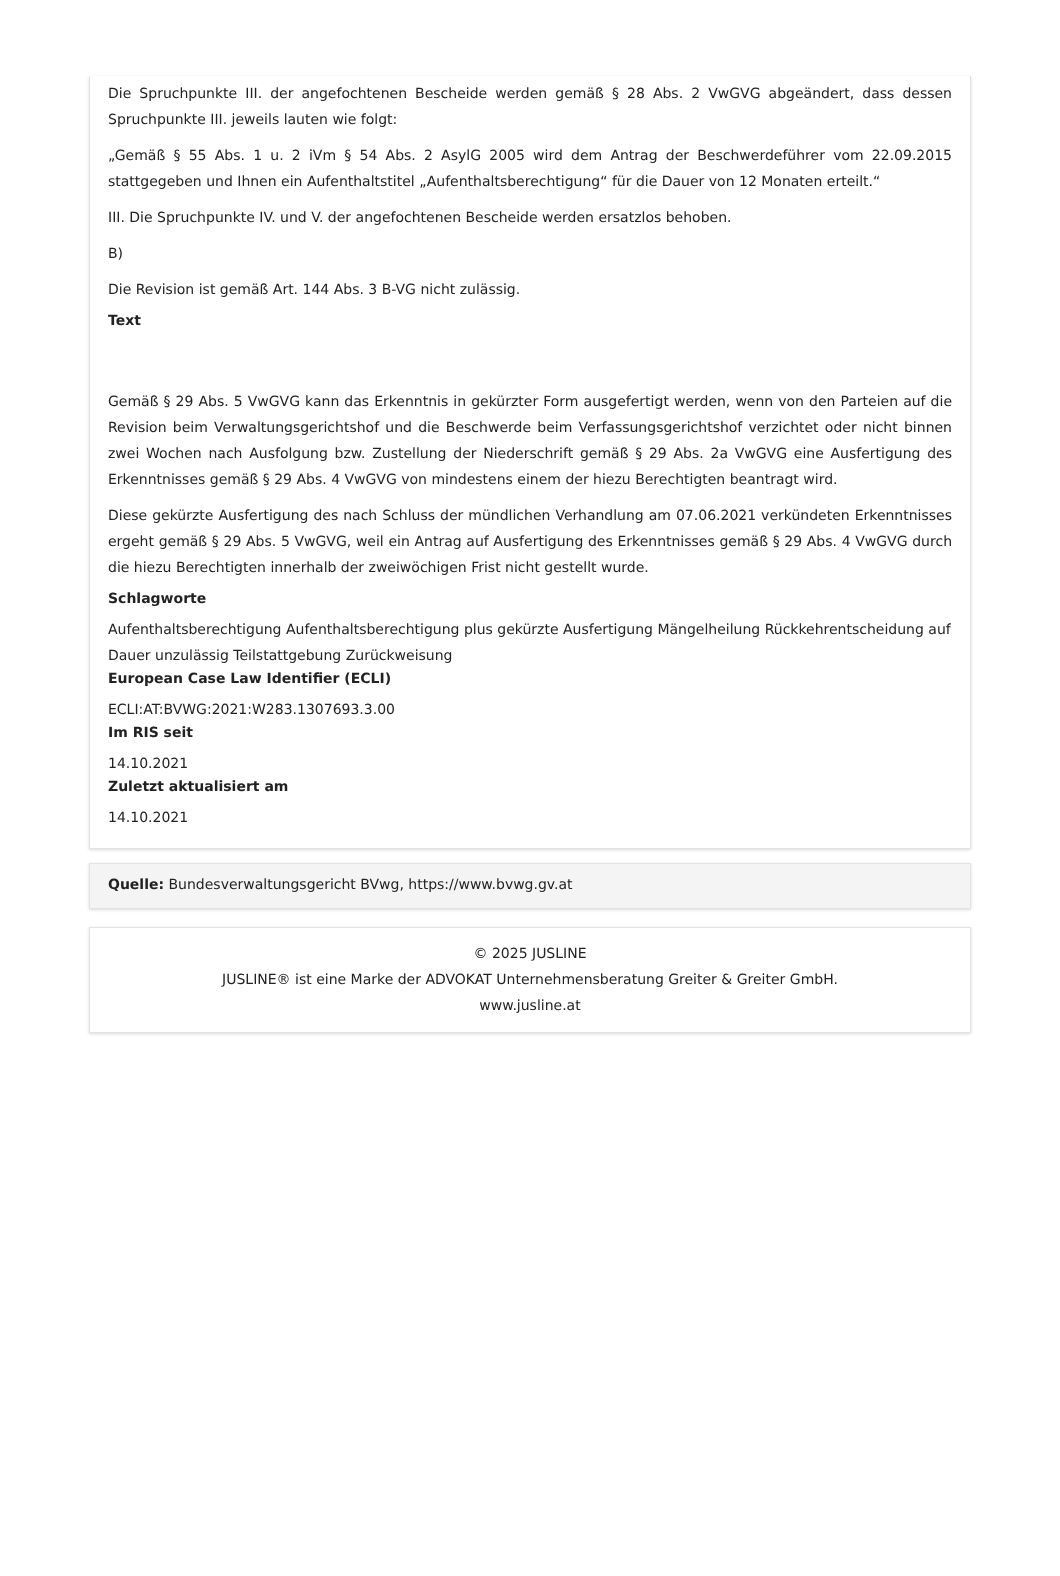Die Spruchpunkte III. der angefochtenen Bescheide werden gemäß § 28 Abs. 2 VwGVG abgeändert, dass dessen Spruchpunkte III. jeweils lauten wie folgt:
„Gemäß § 55 Abs. 1 u. 2 iVm § 54 Abs. 2 AsylG 2005 wird dem Antrag der Beschwerdeführer vom 22.09.2015 stattgegeben und Ihnen ein Aufenthaltstitel „Aufenthaltsberechtigung“ für die Dauer von 12 Monaten erteilt.“
III. Die Spruchpunkte IV. und V. der angefochtenen Bescheide werden ersatzlos behoben.
B)
Die Revision ist gemäß Art. 144 Abs. 3 B-VG nicht zulässig.
Text
Gemäß § 29 Abs. 5 VwGVG kann das Erkenntnis in gekürzter Form ausgefertigt werden, wenn von den Parteien auf die Revision beim Verwaltungsgerichtshof und die Beschwerde beim Verfassungsgerichtshof verzichtet oder nicht binnen zwei Wochen nach Ausfolgung bzw. Zustellung der Niederschrift gemäß § 29 Abs. 2a VwGVG eine Ausfertigung des Erkenntnisses gemäß § 29 Abs. 4 VwGVG von mindestens einem der hiezu Berechtigten beantragt wird.
Diese gekürzte Ausfertigung des nach Schluss der mündlichen Verhandlung am 07.06.2021 verkündeten Erkenntnisses ergeht gemäß § 29 Abs. 5 VwGVG, weil ein Antrag auf Ausfertigung des Erkenntnisses gemäß § 29 Abs. 4 VwGVG durch die hiezu Berechtigten innerhalb der zweiwöchigen Frist nicht gestellt wurde.
Schlagworte
Aufenthaltsberechtigung Aufenthaltsberechtigung plus gekürzte Ausfertigung Mängelheilung Rückkehrentscheidung auf Dauer unzulässig Teilstattgebung Zurückweisung
European Case Law Identifier (ECLI)
ECLI:AT:BVWG:2021:W283.1307693.3.00
Im RIS seit
14.10.2021
Zuletzt aktualisiert am
14.10.2021
Quelle: Bundesverwaltungsgericht BVwg, https://www.bvwg.gv.at
© 2025 JUSLINE
JUSLINE® ist eine Marke der ADVOKAT Unternehmensberatung Greiter & Greiter GmbH.
www.jusline.at